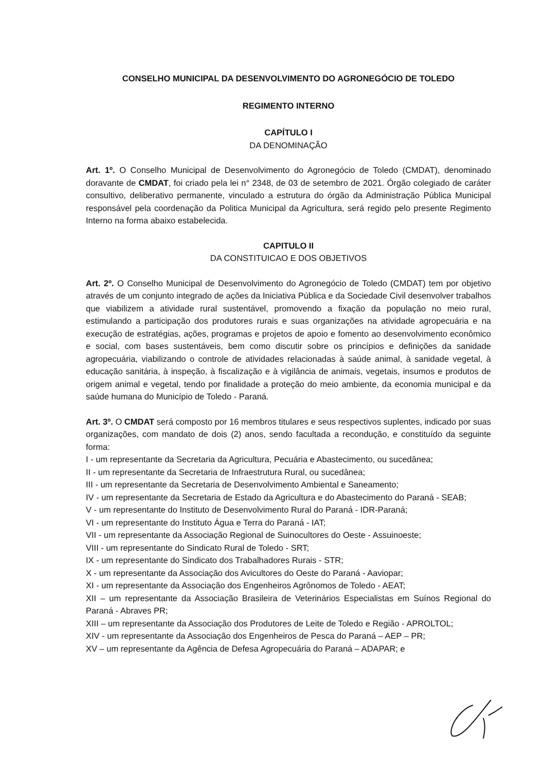CONSELHO MUNICIPAL DA DESENVOLVIMENTO DO AGRONEGÓCIO DE TOLEDO
REGIMENTO INTERNO
CAPÍTULO I
DA DENOMINAÇÃO
Art. 1º. O Conselho Municipal de Desenvolvimento do Agronegócio de Toledo (CMDAT), denominado doravante de CMDAT, foi criado pela lei n° 2348, de 03 de setembro de 2021. Órgão colegiado de caráter consultivo, deliberativo permanente, vinculado a estrutura do órgão da Administração Pública Municipal responsável pela coordenação da Politica Municipal da Agricultura, será regido pelo presente Regimento Interno na forma abaixo estabelecida.
CAPITULO II
DA CONSTITUICAO E DOS OBJETIVOS
Art. 2º. O Conselho Municipal de Desenvolvimento do Agronegócio de Toledo (CMDAT) tem por objetivo através de um conjunto integrado de ações da Iniciativa Pública e da Sociedade Civil desenvolver trabalhos que viabilizem a atividade rural sustentável, promovendo a fixação da população no meio rural, estimulando a participação dos produtores rurais e suas organizações na atividade agropecuária e na execução de estratégias, ações, programas e projetos de apoio e fomento ao desenvolvimento econômico e social, com bases sustentáveis, bem como discutir sobre os princípios e definições da sanidade agropecuária, viabilizando o controle de atividades relacionadas à saúde animal, à sanidade vegetal, à educação sanitária, à inspeção, à fiscalização e à vigilância de animais, vegetais, insumos e produtos de origem animal e vegetal, tendo por finalidade a proteção do meio ambiente, da economia municipal e da saúde humana do Município de Toledo - Paraná.
Art. 3º. O CMDAT será composto por 16 membros titulares e seus respectivos suplentes, indicado por suas organizações, com mandato de dois (2) anos, sendo facultada a recondução, e constituído da seguinte forma:
I - um representante da Secretaria da Agricultura, Pecuária e Abastecimento, ou sucedânea;
II - um representante da Secretaria de Infraestrutura Rural, ou sucedânea;
III - um representante da Secretaria de Desenvolvimento Ambiental e Saneamento;
IV - um representante da Secretaria de Estado da Agricultura e do Abastecimento do Paraná - SEAB;
V - um representante do Instituto de Desenvolvimento Rural do Paraná - IDR-Paraná;
VI - um representante do Instituto Água e Terra do Paraná - IAT;
VII - um representante da Associação Regional de Suinocultores do Oeste - Assuinoeste;
VIII - um representante do Sindicato Rural de Toledo - SRT;
IX - um representante do Sindicato dos Trabalhadores Rurais - STR;
X - um representante da Associação dos Avicultores do Oeste do Paraná - Aaviopar;
XI - um representante da Associação dos Engenheiros Agrônomos de Toledo - AEAT;
XII – um representante da Associação Brasileira de Veterinários Especialistas em Suínos Regional do Paraná - Abraves PR;
XIII – um representante da Associação dos Produtores de Leite de Toledo e Região - APROLTOL;
XIV - um representante da Associação dos Engenheiros de Pesca do Paraná – AEP – PR;
XV – um representante da Agência de Defesa Agropecuária do Paraná – ADAPAR; e